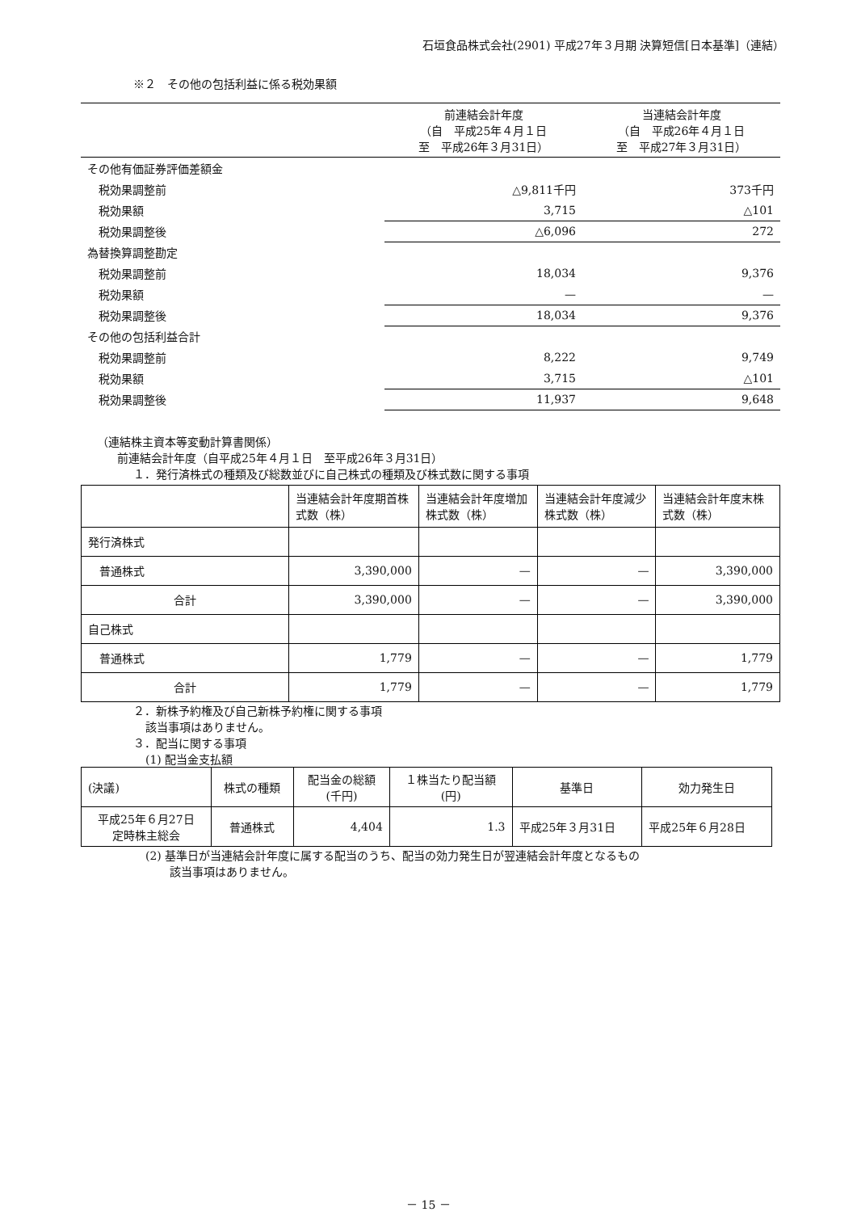石垣食品株式会社(2901) 平成27年３月期 決算短信[日本基準]（連結）
※２　その他の包括利益に係る税効果額
| | 前連結会計年度 （自 平成25年４月１日 至 平成26年３月31日） | 当連結会計年度 （自 平成26年４月１日 至 平成27年３月31日） |
| その他有価証券評価差額金 | | |
| 税効果調整前 | △9,811千円 | 373千円 |
| 税効果額 | 3,715 | △101 |
| 税効果調整後 | △6,096 | 272 |
| 為替換算調整勘定 | | |
| 税効果調整前 | 18,034 | 9,376 |
| 税効果額 | — | — |
| 税効果調整後 | 18,034 | 9,376 |
| その他の包括利益合計 | | |
| 税効果調整前 | 8,222 | 9,749 |
| 税効果額 | 3,715 | △101 |
| 税効果調整後 | 11,937 | 9,648 |
（連結株主資本等変動計算書関係）
前連結会計年度（自平成25年４月１日　至平成26年３月31日）
１．発行済株式の種類及び総数並びに自己株式の種類及び株式数に関する事項
| | 当連結会計年度期首株式数（株） | 当連結会計年度増加株式数（株） | 当連結会計年度減少株式数（株） | 当連結会計年度末株式数（株） |
| 発行済株式 | | | | |
| 普通株式 | 3,390,000 | — | — | 3,390,000 |
| 合計 | 3,390,000 | — | — | 3,390,000 |
| 自己株式 | | | | |
| 普通株式 | 1,779 | — | — | 1,779 |
| 合計 | 1,779 | — | — | 1,779 |
２．新株予約権及び自己新株予約権に関する事項
該当事項はありません。
３．配当に関する事項
(1) 配当金支払額
| (決議) | 株式の種類 | 配当金の総額 (千円) | １株当たり配当額 (円) | 基準日 | 効力発生日 |
| 平成25年６月27日 定時株主総会 | 普通株式 | 4,404 | 1.3 | 平成25年３月31日 | 平成25年６月28日 |
(2) 基準日が当連結会計年度に属する配当のうち、配当の効力発生日が翌連結会計年度となるもの
該当事項はありません。
－ 15 －